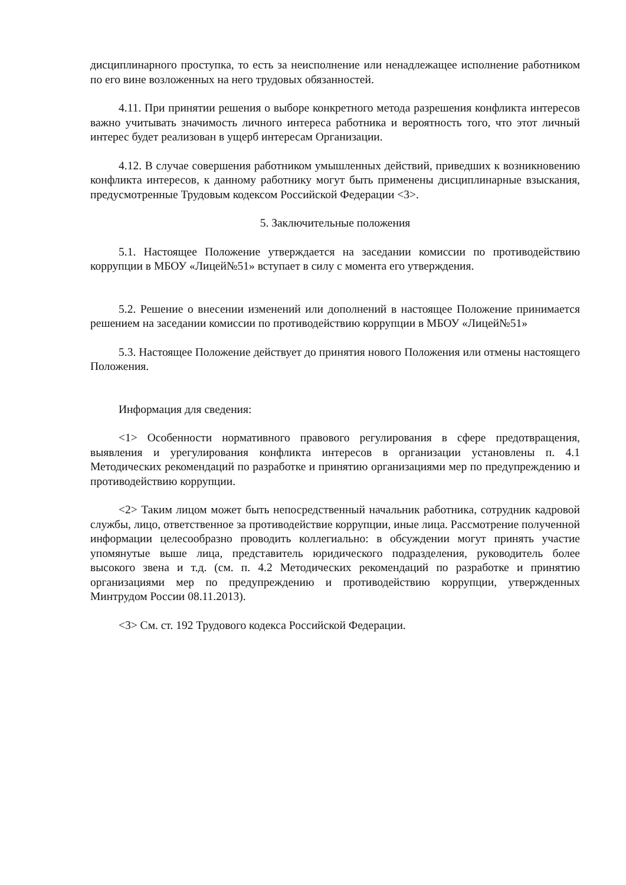дисциплинарного проступка, то есть за неисполнение или ненадлежащее исполнение работником по его вине возложенных на него трудовых обязанностей.
4.11. При принятии решения о выборе конкретного метода разрешения конфликта интересов важно учитывать значимость личного интереса работника и вероятность того, что этот личный интерес будет реализован в ущерб интересам Организации.
4.12. В случае совершения работником умышленных действий, приведших к возникновению конфликта интересов, к данному работнику могут быть применены дисциплинарные взыскания, предусмотренные Трудовым кодексом Российской Федерации <3>.
5. Заключительные положения
5.1. Настоящее Положение утверждается на заседании комиссии по противодействию коррупции в МБОУ «Лицей№51» вступает в силу с момента его утверждения.
5.2. Решение о внесении изменений или дополнений в настоящее Положение принимается решением на заседании комиссии по противодействию коррупции в МБОУ «Лицей№51»
5.3. Настоящее Положение действует до принятия нового Положения или отмены настоящего Положения.
Информация для сведения:
<1> Особенности нормативного правового регулирования в сфере предотвращения, выявления и урегулирования конфликта интересов в организации установлены п. 4.1 Методических рекомендаций по разработке и принятию организациями мер по предупреждению и противодействию коррупции.
<2> Таким лицом может быть непосредственный начальник работника, сотрудник кадровой службы, лицо, ответственное за противодействие коррупции, иные лица. Рассмотрение полученной информации целесообразно проводить коллегиально: в обсуждении могут принять участие упомянутые выше лица, представитель юридического подразделения, руководитель более высокого звена и т.д. (см. п. 4.2 Методических рекомендаций по разработке и принятию организациями мер по предупреждению и противодействию коррупции, утвержденных Минтрудом России 08.11.2013).
<3> См. ст. 192 Трудового кодекса Российской Федерации.